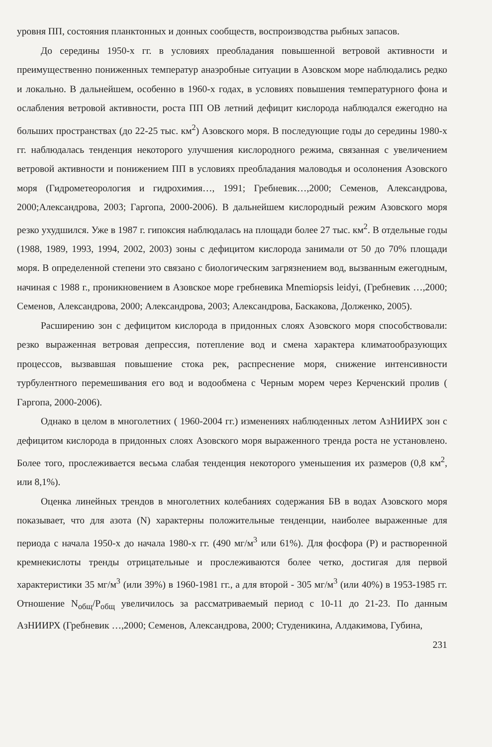уровня ПП, состояния планктонных и донных сообществ, воспроизводства рыбных запасов.
До середины 1950-х гг. в условиях преобладания повышенной ветровой активности и преимущественно пониженных температур анаэробные ситуации в Азовском море наблюдались редко и локально. В дальнейшем, особенно в 1960-х годах, в условиях повышения температурного фона и ослабления ветровой активности, роста ПП ОВ летний дефицит кислорода наблюдался ежегодно на больших пространствах (до 22-25 тыс. км<sup>2</sup>) Азовского моря. В последующие годы до середины 1980-х гг. наблюдалась тенденция некоторого улучшения кислородного режима, связанная с увеличением ветровой активности и понижением ПП в условиях преобладания маловодья и осолонения Азовского моря (Гидрометеорология и гидрохимия…, 1991; Гребневик…,2000; Семенов, Александрова, 2000;Александрова, 2003; Гаргопа, 2000-2006). В дальнейшем кислородный режим Азовского моря резко ухудшился. Уже в 1987 г. гипоксия наблюдалась на площади более 27 тыс. км<sup>2</sup>. В отдельные годы (1988, 1989, 1993, 1994, 2002, 2003) зоны с дефицитом кислорода занимали от 50 до 70% площади моря. В определенной степени это связано с биологическим загрязнением вод, вызванным ежегодным, начиная с 1988 г., проникновением в Азовское море гребневика Mnemiopsis leidyi, (Гребневик …,2000; Семенов, Александрова, 2000; Александрова, 2003; Александрова, Баскакова, Долженко, 2005).
Расширению зон с дефицитом кислорода в придонных слоях Азовского моря способствовали: резко выраженная ветровая депрессия, потепление вод и смена характера климатообразующих процессов, вызвавшая повышение стока рек, распреснение моря, снижение интенсивности турбулентного перемешивания его вод и водообмена с Черным морем через Керченский пролив ( Гаргопа, 2000-2006).
Однако в целом в многолетних ( 1960-2004 гг.) изменениях наблюденных летом АзНИИРХ зон с дефицитом кислорода в придонных слоях Азовского моря выраженного тренда роста не установлено. Более того, прослеживается весьма слабая тенденция некоторого уменьшения их размеров (0,8 км<sup>2</sup>, или 8,1%).
Оценка линейных трендов в многолетних колебаниях содержания БВ в водах Азовского моря показывает, что для азота (N) характерны положительные тенденции, наиболее выраженные для периода с начала 1950-х до начала 1980-х гг. (490 мг/м<sup>3</sup> или 61%). Для фосфора (P) и растворенной кремнекислоты тренды отрицательные и прослеживаются более четко, достигая для первой характеристики 35 мг/м<sup>3</sup> (или 39%) в 1960-1981 гг., а для второй - 305 мг/м<sup>3</sup> (или 40%) в 1953-1985 гг. Отношение N<sub>общ</sub>/P<sub>общ</sub> увеличилось за рассматриваемый период с 10-11 до 21-23. По данным АзНИИРХ (Гребневик …,2000; Семенов, Александрова, 2000; Студеникина, Алдакимова, Губина,
231